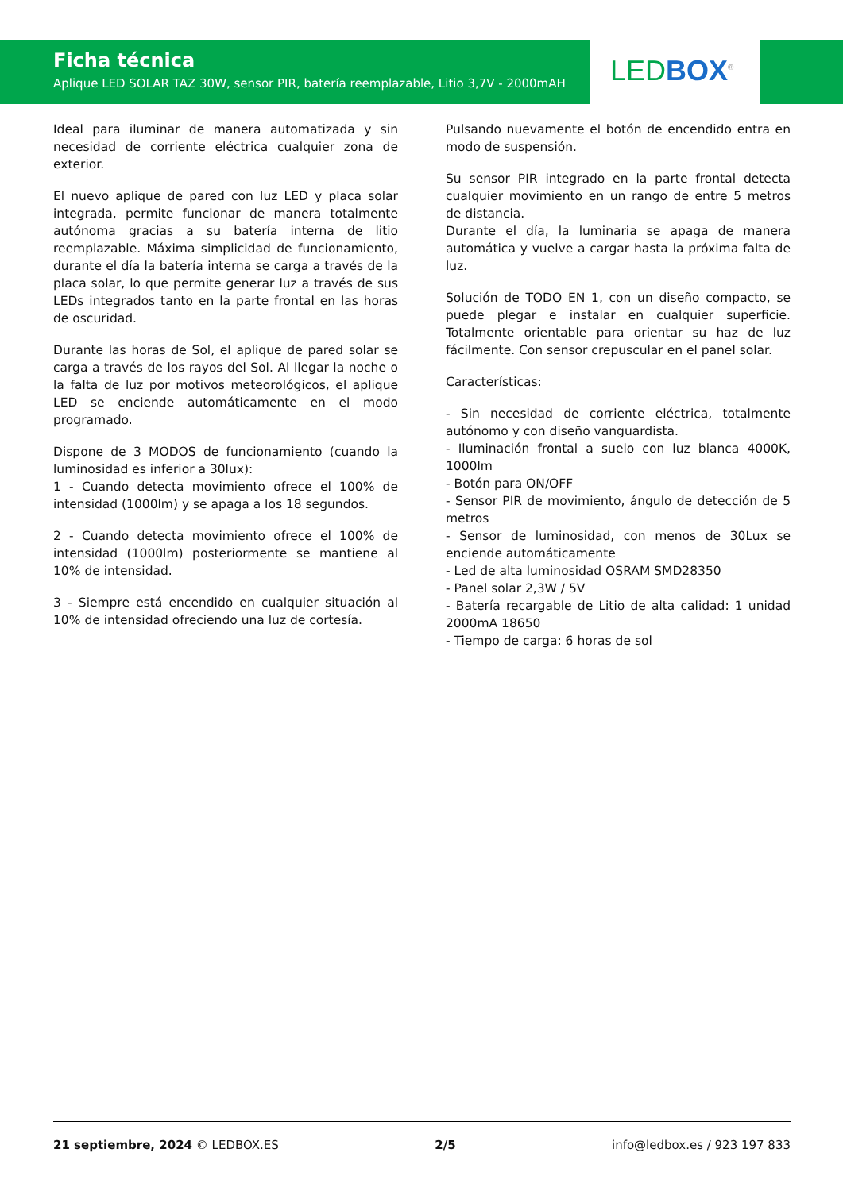Ficha técnica
Aplique LED SOLAR TAZ 30W, sensor PIR, batería reemplazable, Litio 3,7V - 2000mAH
LED BOX<sup>®</sup>
Ideal para iluminar de manera automatizada y sin necesidad de corriente eléctrica cualquier zona de exterior.
El nuevo aplique de pared con luz LED y placa solar integrada, permite funcionar de manera totalmente autónoma gracias a su batería interna de litio reemplazable. Máxima simplicidad de funcionamiento, durante el día la batería interna se carga a través de la placa solar, lo que permite generar luz a través de sus LEDs integrados tanto en la parte frontal en las horas de oscuridad.
Durante las horas de Sol, el aplique de pared solar se carga a través de los rayos del Sol. Al llegar la noche o la falta de luz por motivos meteorológicos, el aplique LED se enciende automáticamente en el modo programado.
Dispone de 3 MODOS de funcionamiento (cuando la luminosidad es inferior a 30lux):
1 - Cuando detecta movimiento ofrece el 100% de intensidad (1000lm) y se apaga a los 18 segundos.
2 - Cuando detecta movimiento ofrece el 100% de intensidad (1000lm) posteriormente se mantiene al 10% de intensidad.
3 - Siempre está encendido en cualquier situación al 10% de intensidad ofreciendo una luz de cortesía.
Pulsando nuevamente el botón de encendido entra en modo de suspensión.
Su sensor PIR integrado en la parte frontal detecta cualquier movimiento en un rango de entre 5 metros de distancia.
Durante el día, la luminaria se apaga de manera automática y vuelve a cargar hasta la próxima falta de luz.
Solución de TODO EN 1, con un diseño compacto, se puede plegar e instalar en cualquier superficie. Totalmente orientable para orientar su haz de luz fácilmente. Con sensor crepuscular en el panel solar.
Características:
- Sin necesidad de corriente eléctrica, totalmente autónomo y con diseño vanguardista.
- Iluminación frontal a suelo con luz blanca 4000K, 1000lm
- Botón para ON/OFF
- Sensor PIR de movimiento, ángulo de detección de 5 metros
- Sensor de luminosidad, con menos de 30Lux se enciende automáticamente
- Led de alta luminosidad OSRAM SMD28350
- Panel solar 2,3W / 5V
- Batería recargable de Litio de alta calidad: 1 unidad 2000mA 18650
- Tiempo de carga: 6 horas de sol
21 septiembre, 2024 © LEDBOX.ES 2/5 info@ledbox.es / 923 197 833